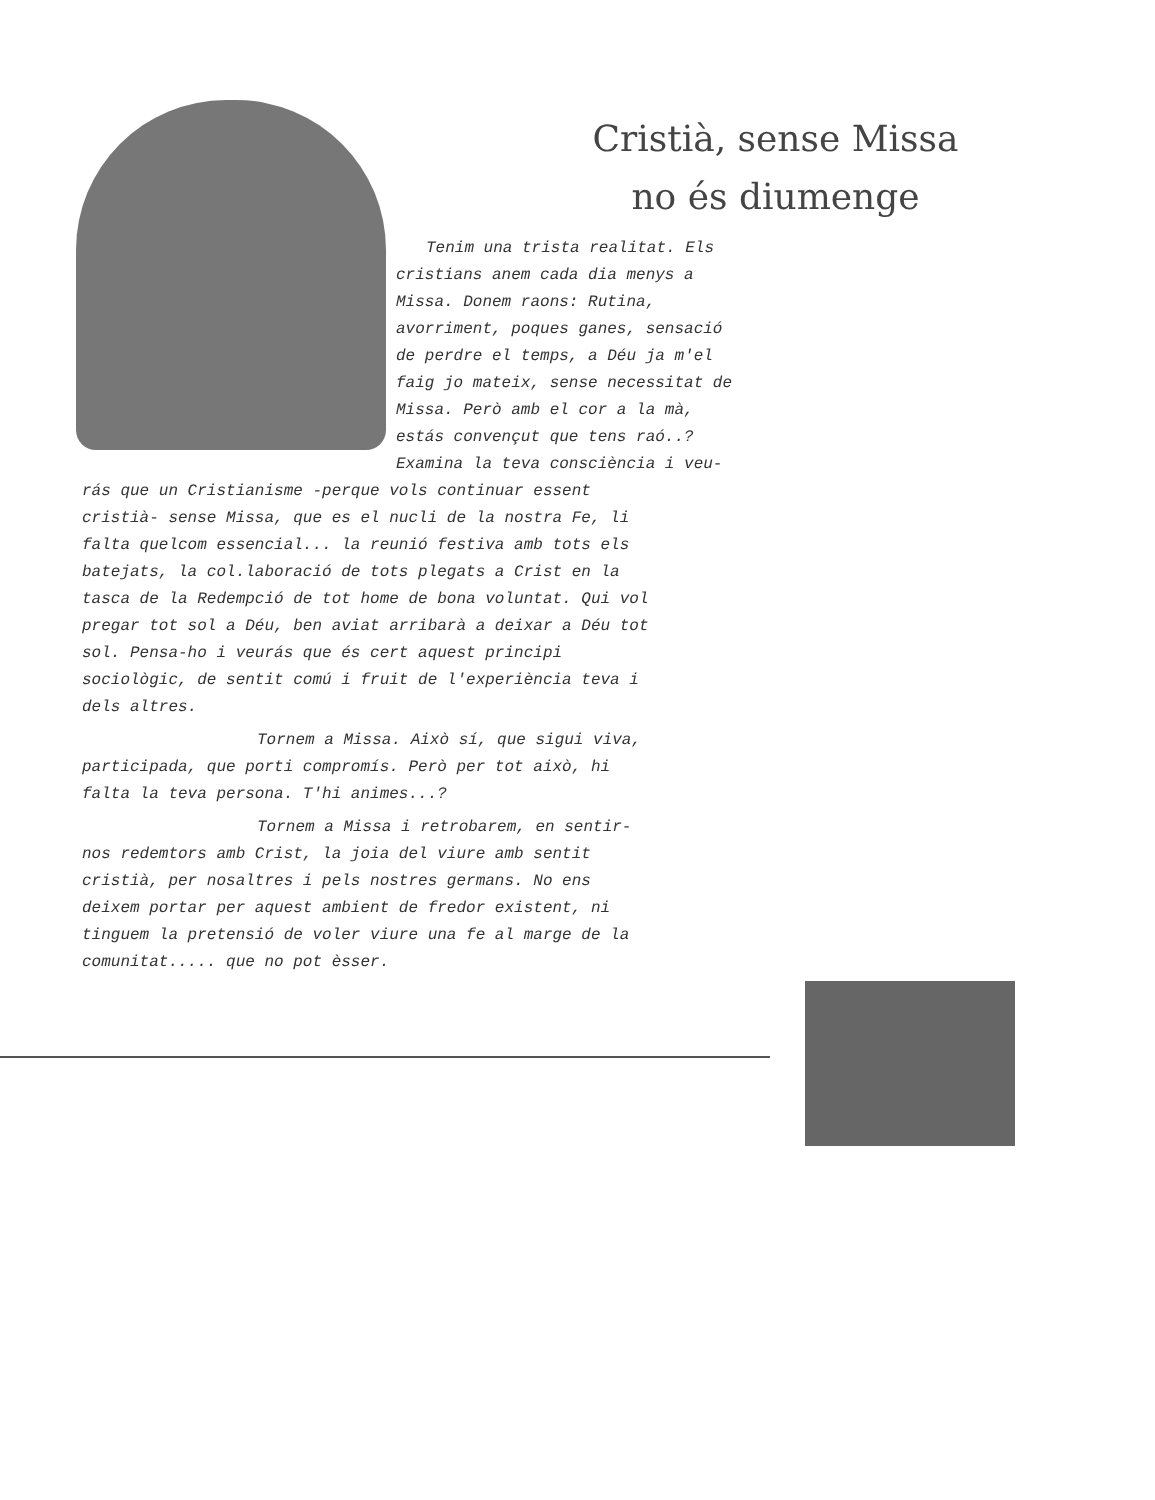Cristià, sense Missa
no és diumenge
Tenim una trista realitat. Els cristians anem cada dia menys a Missa. Donem raons: Rutina, avorriment, poques ganes, sensació de perdre el temps, a Déu ja m'el faig jo mateix, sense necessitat de Missa. Però amb el cor a la mà, estás convençut que tens raó..? Examina la teva consciència i veu-
rás que un Cristianisme -perque vols continuar essent cristià- sense Missa, que es el nucli de la nostra Fe, li falta quelcom essencial... la reunió festiva amb tots els batejats, la col.laboració de tots plegats a Crist en la tasca de la Redempció de tot home de bona voluntat. Qui vol pregar tot sol a Déu, ben aviat arribarà a deixar a Déu tot sol. Pensa-ho i veurás que és cert aquest principi sociològic, de sentit comú i fruit de l'experiència teva i dels altres.
Tornem a Missa. Això sí, que sigui viva, participada, que porti compromís. Però per tot això, hi falta la teva persona. T'hi animes...?
Tornem a Missa i retrobarem, en sentir-nos redemtors amb Crist, la joia del viure amb sentit cristià, per nosaltres i pels nostres germans. No ens deixem portar per aquest ambient de fredor existent, ni tinguem la pretensió de voler viure una fe al marge de la comunitat..... que no pot èsser.